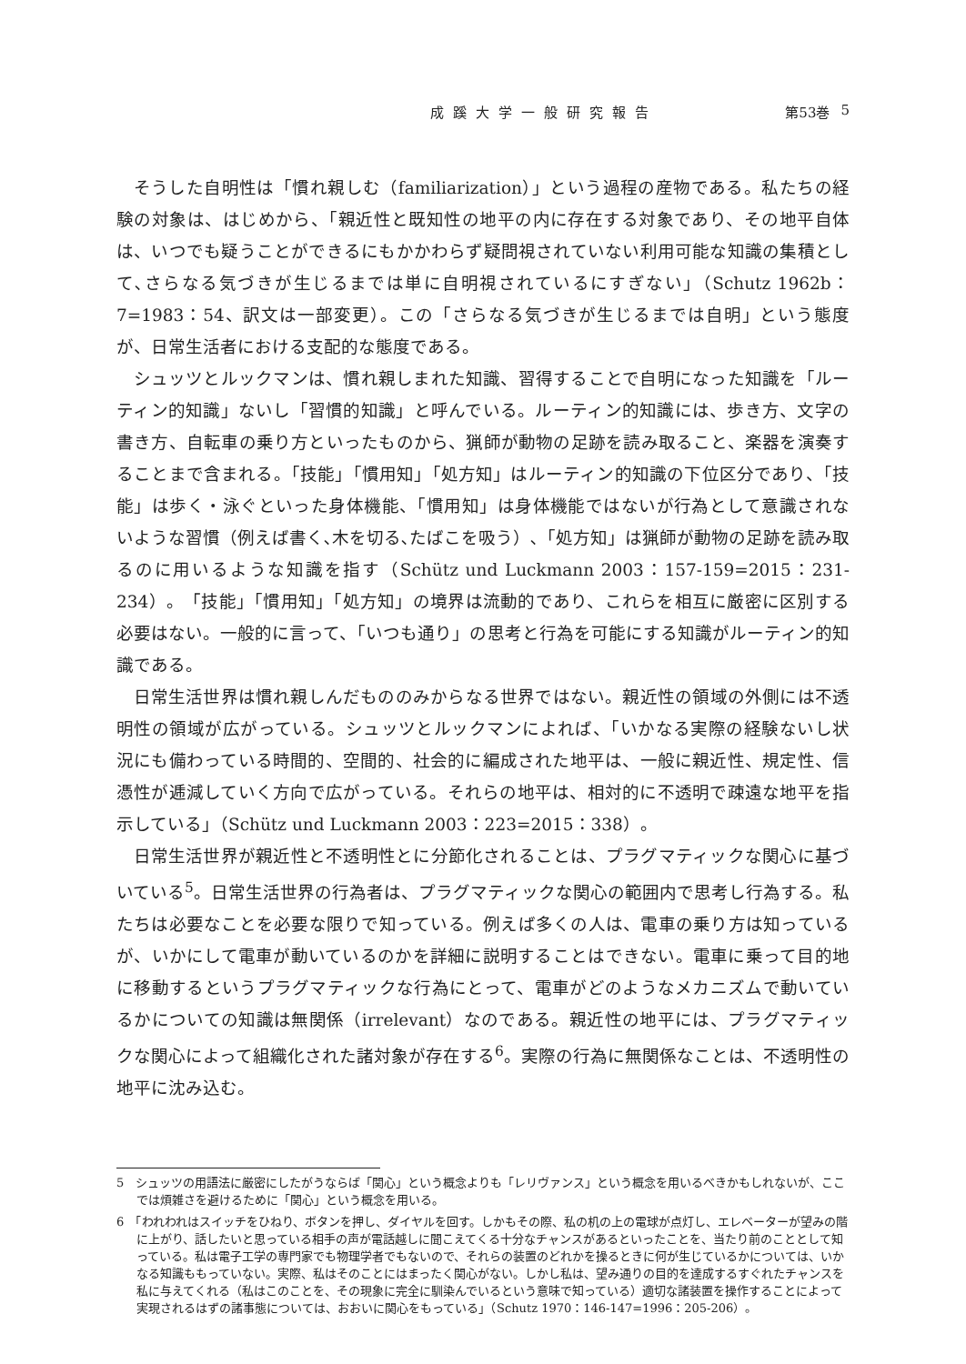成蹊大学一般研究報告 第53巻 5
そうした自明性は「慣れ親しむ（familiarization）」という過程の産物である。私たちの経験の対象は、はじめから、「親近性と既知性の地平の内に存在する対象であり、その地平自体は、いつでも疑うことができるにもかかわらず疑問視されていない利用可能な知識の集積として､さらなる気づきが生じるまでは単に自明視されているにすぎない」（Schutz 1962b：7=1983：54、訳文は一部変更）。この「さらなる気づきが生じるまでは自明」という態度が、日常生活者における支配的な態度である。
シュッツとルックマンは、慣れ親しまれた知識、習得することで自明になった知識を「ルーティン的知識」ないし「習慣的知識」と呼んでいる。ルーティン的知識には、歩き方、文字の書き方、自転車の乗り方といったものから、猟師が動物の足跡を読み取ること、楽器を演奏することまで含まれる。「技能」「慣用知」「処方知」はルーティン的知識の下位区分であり、「技能」は歩く・泳ぐといった身体機能、「慣用知」は身体機能ではないが行為として意識されないような習慣（例えば書く､木を切る､たばこを吸う）､「処方知」は猟師が動物の足跡を読み取るのに用いるような知識を指す（Schütz und Luckmann 2003：157-159=2015：231-234）。「技能」「慣用知」「処方知」の境界は流動的であり、これらを相互に厳密に区別する必要はない。一般的に言って、「いつも通り」の思考と行為を可能にする知識がルーティン的知識である。
日常生活世界は慣れ親しんだもののみからなる世界ではない。親近性の領域の外側には不透明性の領域が広がっている。シュッツとルックマンによれば、「いかなる実際の経験ないし状況にも備わっている時間的、空間的、社会的に編成された地平は、一般に親近性、規定性、信憑性が逓減していく方向で広がっている。それらの地平は、相対的に不透明で疎遠な地平を指示している」（Schütz und Luckmann 2003：223=2015：338）。
日常生活世界が親近性と不透明性とに分節化されることは、プラグマティックな関心に基づいている<sup>5</sup>。日常生活世界の行為者は、プラグマティックな関心の範囲内で思考し行為する。私たちは必要なことを必要な限りで知っている。例えば多くの人は、電車の乗り方は知っているが、いかにして電車が動いているのかを詳細に説明することはできない。電車に乗って目的地に移動するというプラグマティックな行為にとって、電車がどのようなメカニズムで動いているかについての知識は無関係（irrelevant）なのである。親近性の地平には、プラグマティックな関心によって組織化された諸対象が存在する<sup>6</sup>。実際の行為に無関係なことは、不透明性の地平に沈み込む。
5　シュッツの用語法に厳密にしたがうならば「関心」という概念よりも「レリヴァンス」という概念を用いるべきかもしれないが、ここでは煩雑さを避けるために「関心」という概念を用いる。
6　「われわれはスイッチをひねり、ボタンを押し、ダイヤルを回す。しかもその際、私の机の上の電球が点灯し、エレベーターが望みの階に上がり、話したいと思っている相手の声が電話越しに聞こえてくる十分なチャンスがあるといったことを、当たり前のこととして知っている。私は電子工学の専門家でも物理学者でもないので、それらの装置のどれかを操るときに何が生じているかについては、いかなる知識ももっていない。実際、私はそのことにはまったく関心がない。しかし私は、望み通りの目的を達成するすぐれたチャンスを私に与えてくれる（私はこのことを、その現象に完全に馴染んでいるという意味で知っている）適切な諸装置を操作することによって実現されるはずの諸事態については、おおいに関心をもっている」（Schutz 1970：146-147=1996：205-206）。